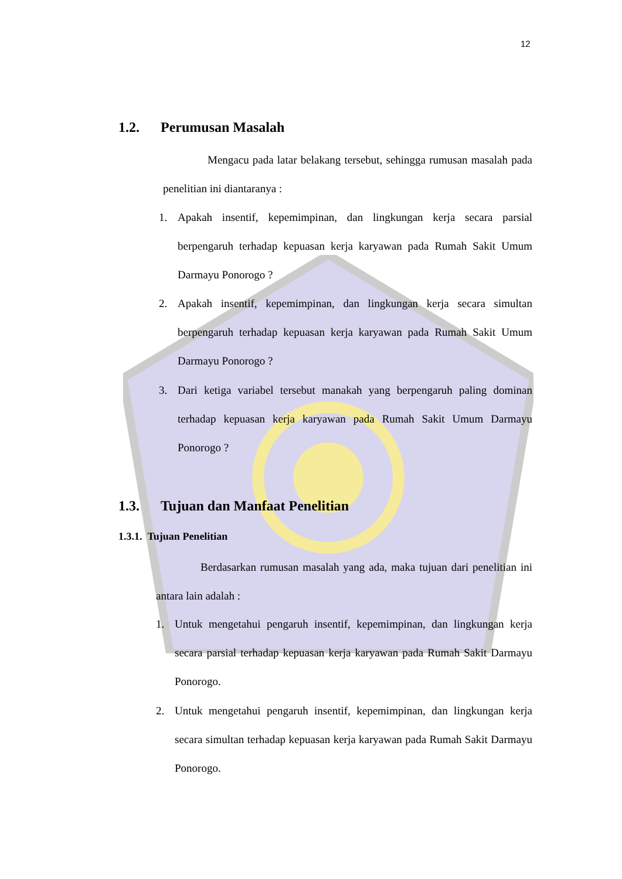12
1.2. Perumusan Masalah
Mengacu pada latar belakang tersebut, sehingga rumusan masalah pada penelitian ini diantaranya :
1. Apakah insentif, kepemimpinan, dan lingkungan kerja secara parsial berpengaruh terhadap kepuasan kerja karyawan pada Rumah Sakit Umum Darmayu Ponorogo ?
2. Apakah insentif, kepemimpinan, dan lingkungan kerja secara simultan berpengaruh terhadap kepuasan kerja karyawan pada Rumah Sakit Umum Darmayu Ponorogo ?
3. Dari ketiga variabel tersebut manakah yang berpengaruh paling dominan terhadap kepuasan kerja karyawan pada Rumah Sakit Umum Darmayu Ponorogo ?
1.3. Tujuan dan Manfaat Penelitian
1.3.1. Tujuan Penelitian
Berdasarkan rumusan masalah yang ada, maka tujuan dari penelitian ini antara lain adalah :
1. Untuk mengetahui pengaruh insentif, kepemimpinan, dan lingkungan kerja secara parsial terhadap kepuasan kerja karyawan pada Rumah Sakit Darmayu Ponorogo.
2. Untuk mengetahui pengaruh insentif, kepemimpinan, dan lingkungan kerja secara simultan terhadap kepuasan kerja karyawan pada Rumah Sakit Darmayu Ponorogo.